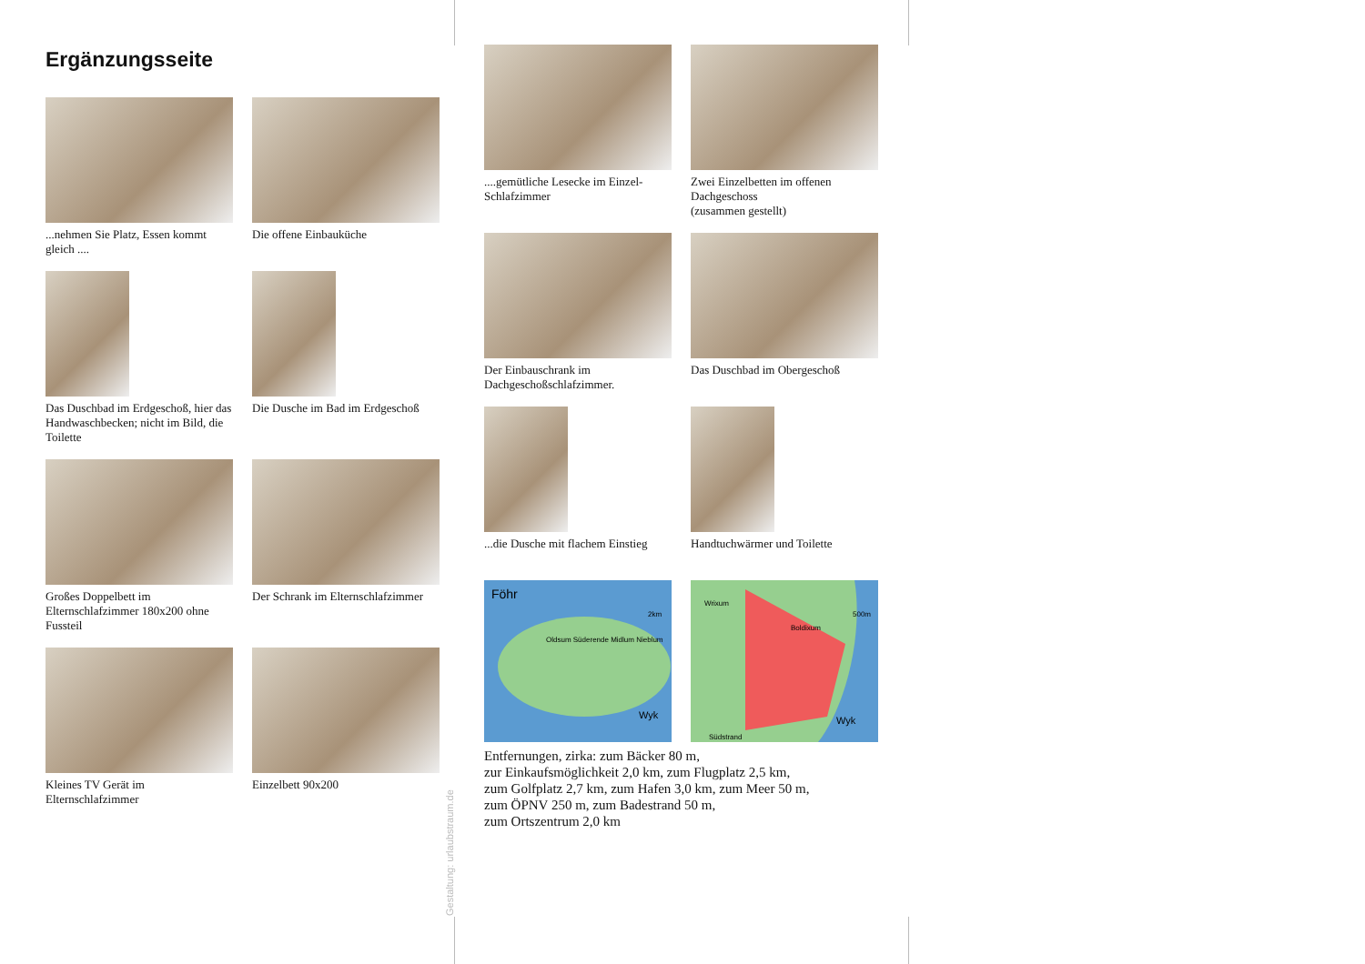Ergänzungsseite
...nehmen Sie Platz, Essen kommt gleich ....
Die offene Einbauküche
Das Duschbad im Erdgeschoß, hier das Handwaschbecken; nicht im Bild, die Toilette
Die Dusche im Bad im Erdgeschoß
Großes Doppelbett im Elternschlafzimmer 180x200 ohne Fussteil
Der Schrank im Elternschlafzimmer
Kleines TV Gerät im Elternschlafzimmer
Einzelbett 90x200
....gemütliche Lesecke im Einzel-Schlafzimmer
Zwei Einzelbetten im offenen Dachgeschoss
(zusammen gestellt)
Der Einbauschrank im Dachgeschoßschlafzimmer.
Das Duschbad im Obergeschoß
...die Dusche mit flachem Einstieg
Handtuchwärmer und Toilette
Föhr
2km
Wyk
Oldsum Süderende Midlum Nieblum
Wrixum
Boldixum
500m
Wyk
Südstrand
Entfernungen, zirka: zum Bäcker 80 m,
zur Einkaufsmöglichkeit 2,0 km, zum Flugplatz 2,5 km,
zum Golfplatz 2,7 km, zum Hafen 3,0 km, zum Meer 50 m,
zum ÖPNV 250 m, zum Badestrand 50 m,
zum Ortszentrum 2,0 km
Gestaltung: urlaubstraum.de